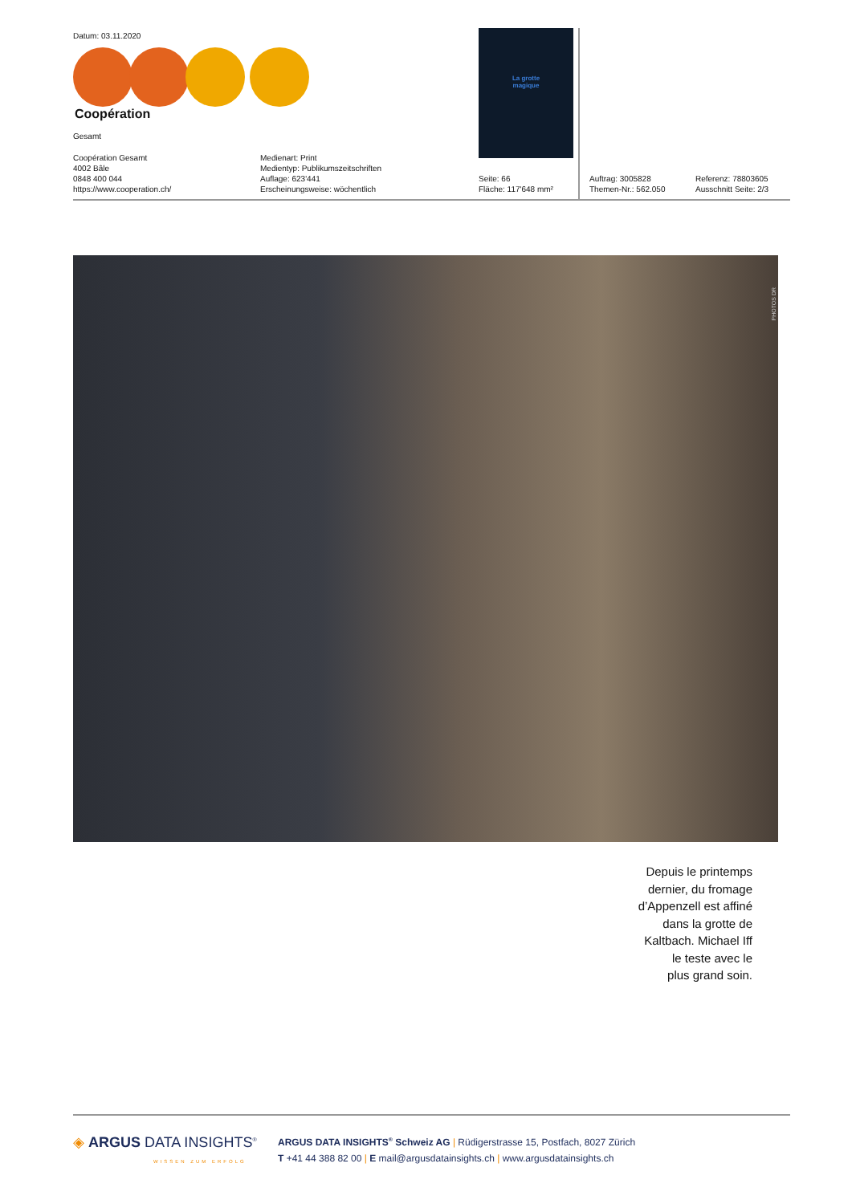Datum: 03.11.2020
Coopération
Gesamt
Coopération Gesamt
4002 Bâle
0848 400 044
https://www.cooperation.ch/
Medienart: Print
Medientyp: Publikumszeitschriften
Auflage: 623'441
Erscheinungsweise: wöchentlich
La grotte
magique
Seite: 66
Fläche: 117'648 mm²
Auftrag: 3005828
Themen-Nr.: 562.050
Referenz: 78803605
Ausschnitt Seite: 2/3
PHOTOS DR
Depuis le printemps
dernier, du fromage
d’Appenzell est affiné
dans la grotte de
Kaltbach. Michael Iff
le teste avec le
plus grand soin.
◈ ARGUS DATA INSIGHTS<sup>®</sup>
WISSEN ZUM ERFOLG
ARGUS DATA INSIGHTS<sup>®</sup> Schweiz AG | Rüdigerstrasse 15, Postfach, 8027 Zürich
T +41 44 388 82 00 | E mail@argusdatainsights.ch | www.argusdatainsights.ch